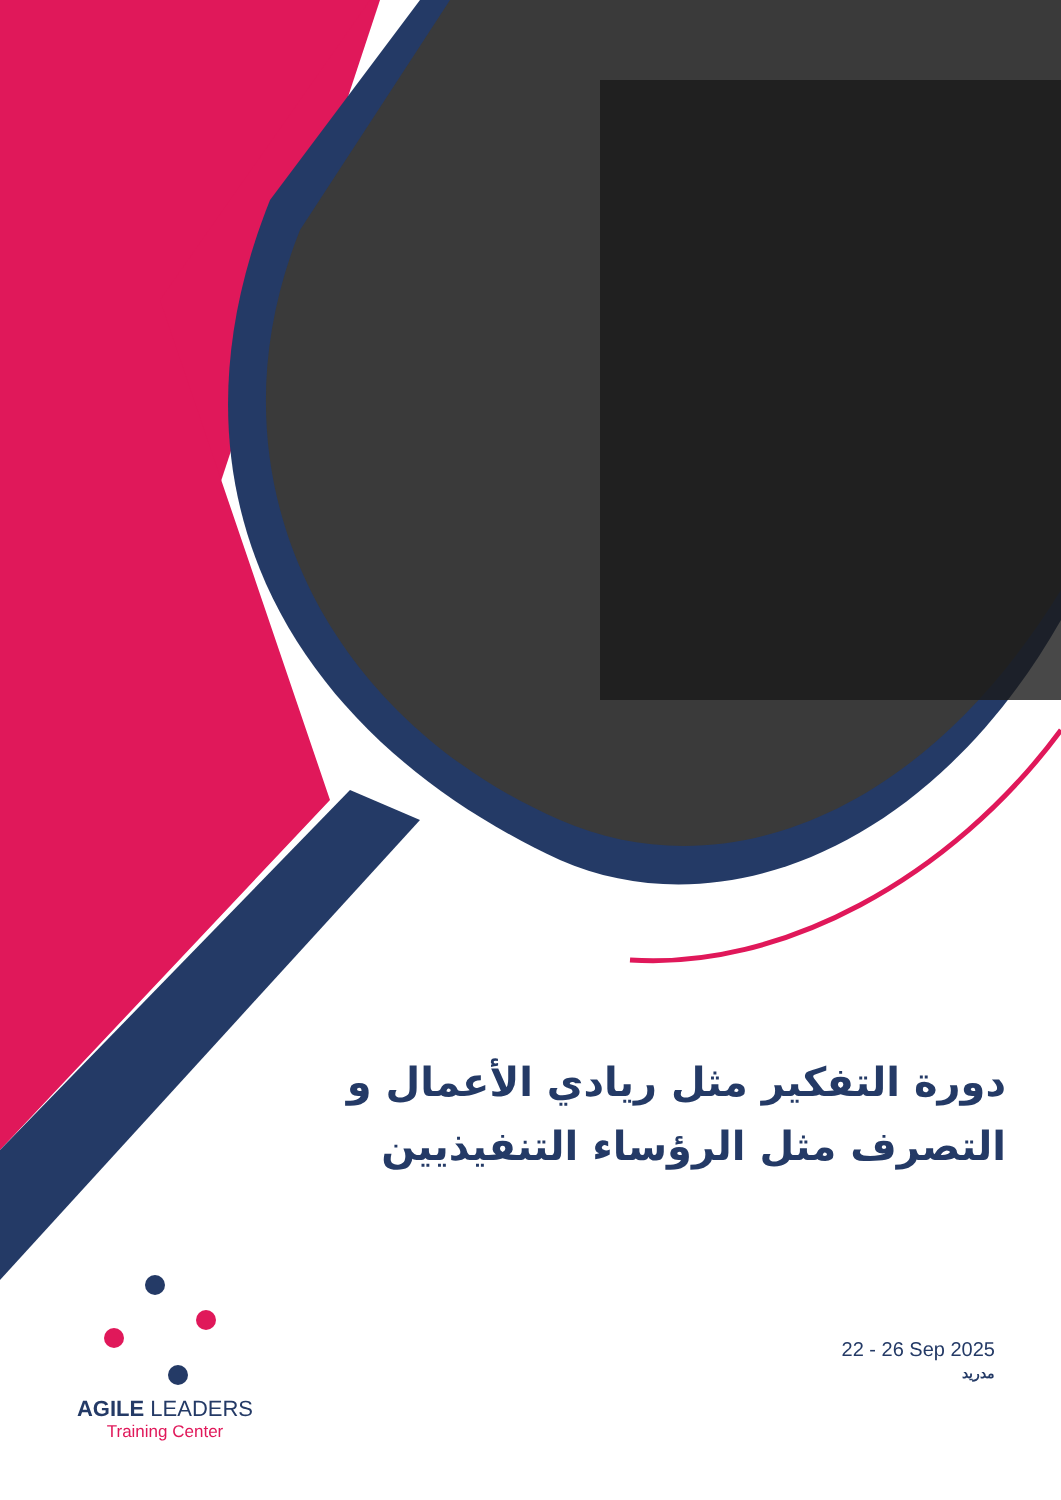دورة التفكير مثل ريادي الأعمال و التصرف مثل الرؤساء التنفيذيين
22 - 26 Sep 2025
مدريد
AGILE LEADERS
Training Center